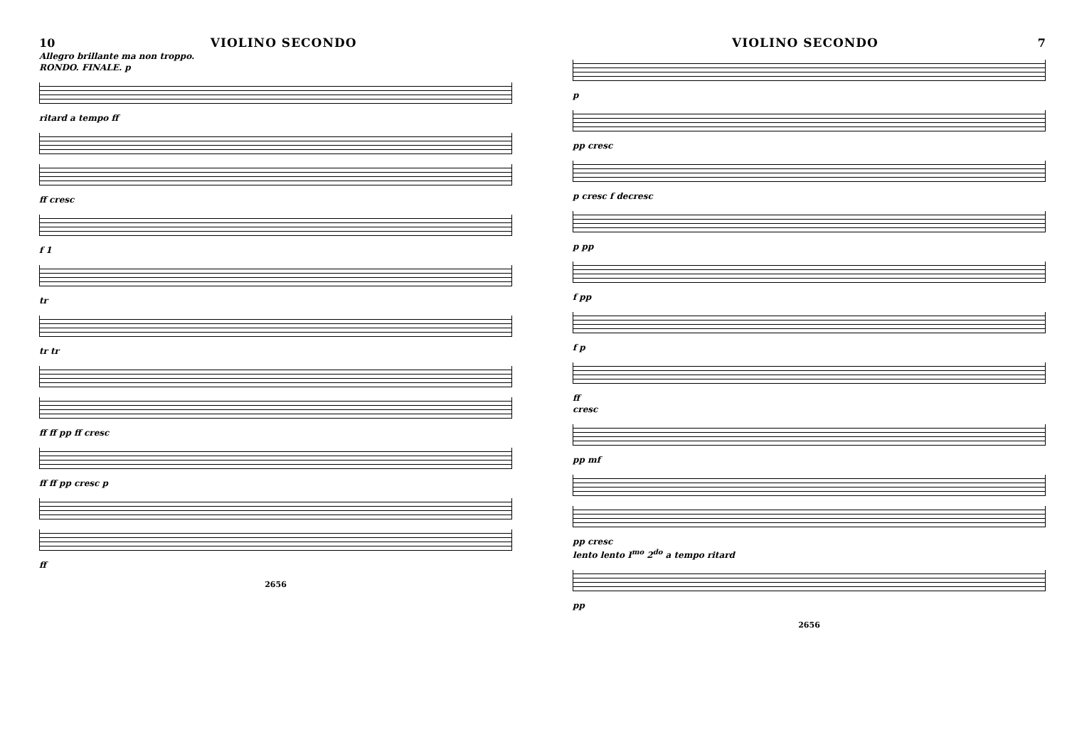10 VIOLINO SECONDO
Allegro brillante ma non troppo.
RONDO. FINALE. p
ritard a tempo ff
ff cresc
f 1
tr
tr tr
ff ff pp ff cresc
ff ff pp cresc p
ff
2656
VIOLINO SECONDO 7
p
pp cresc
p cresc f decresc
p pp
f pp
f p
ff
cresc
pp mf
pp cresc
lento lento I<sup>mo</sup> 2<sup>do</sup> a tempo ritard
pp
2656